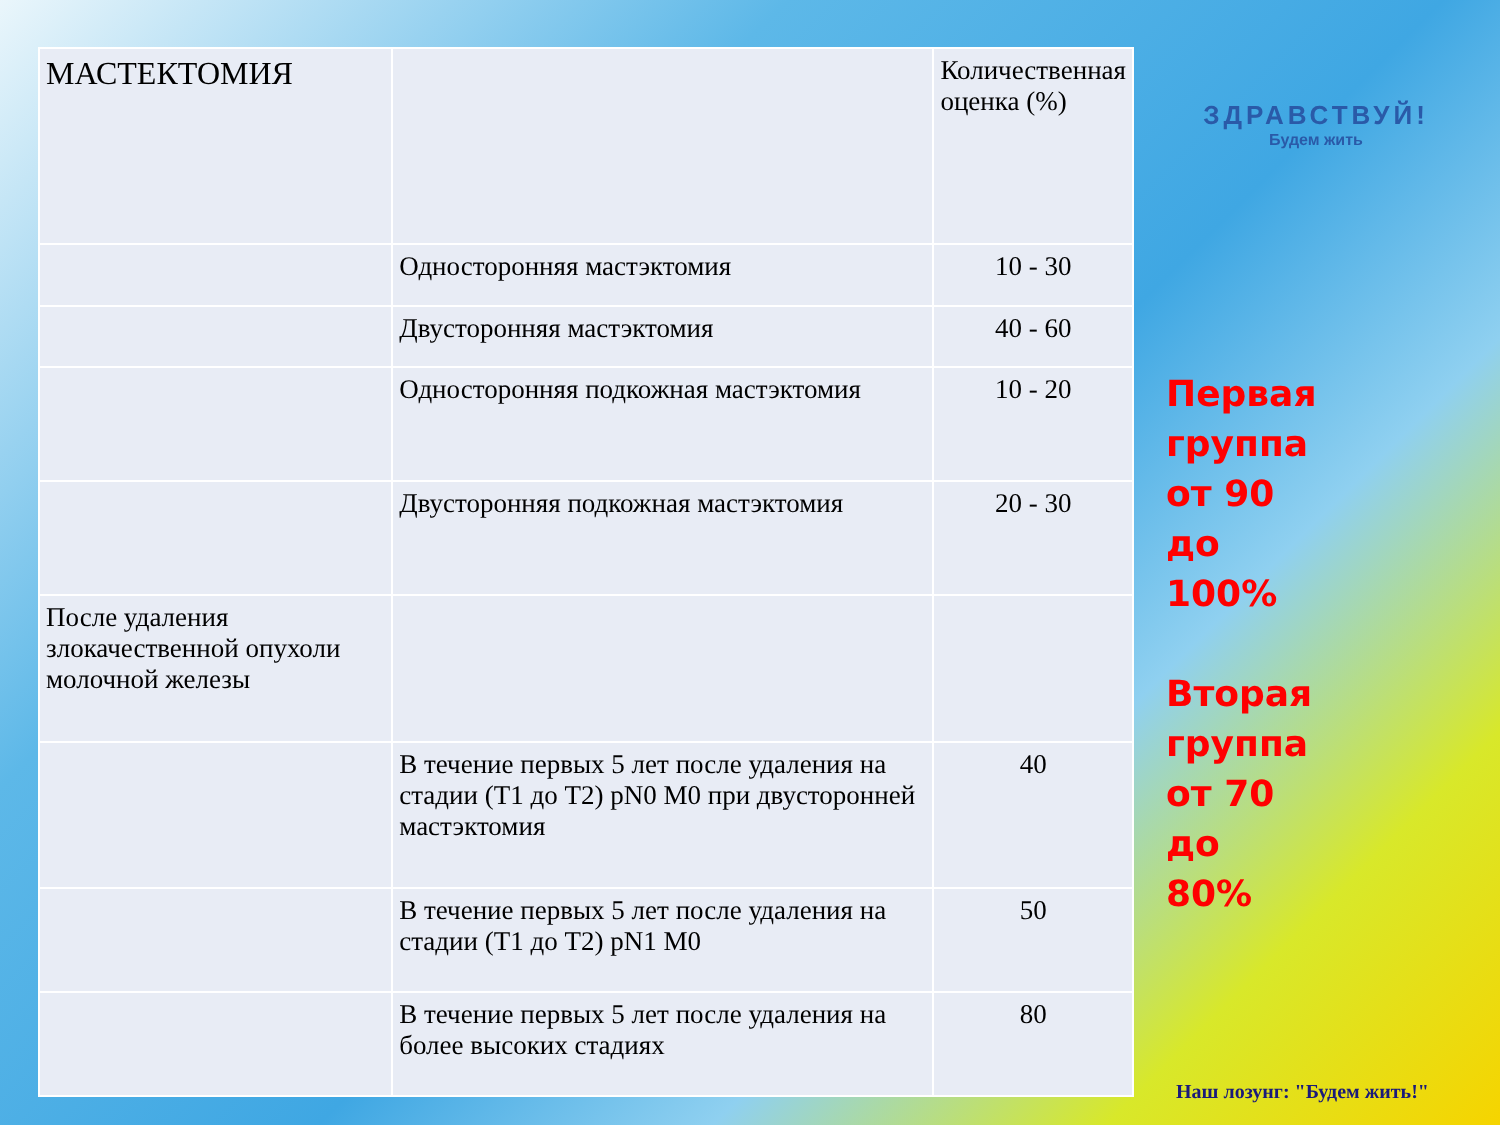| МАСТЕКТОМИЯ | | Количественная оценка (%) |
| | Односторонняя мастэктомия | 10 - 30 |
| | Двусторонняя мастэктомия | 40 - 60 |
| | Односторонняя подкожная мастэктомия | 10 - 20 |
| | Двусторонняя подкожная мастэктомия | 20 - 30 |
| После удаления злокачественной опухоли молочной железы | | |
| | В течение первых 5 лет после удаления на стадии (T1 до T2) pN0 M0 при двусторонней мастэктомия | 40 |
| | В течение первых 5 лет после удаления на стадии (T1 до T2) pN1 M0 | 50 |
| | В течение первых 5 лет после удаления на более высоких стадиях | 80 |
ЗДРАВСТВУЙ!
Будем жить
Первая группа от 90 до 100%
Вторая группа от 70 до 80%
Наш лозунг: "Будем жить!"